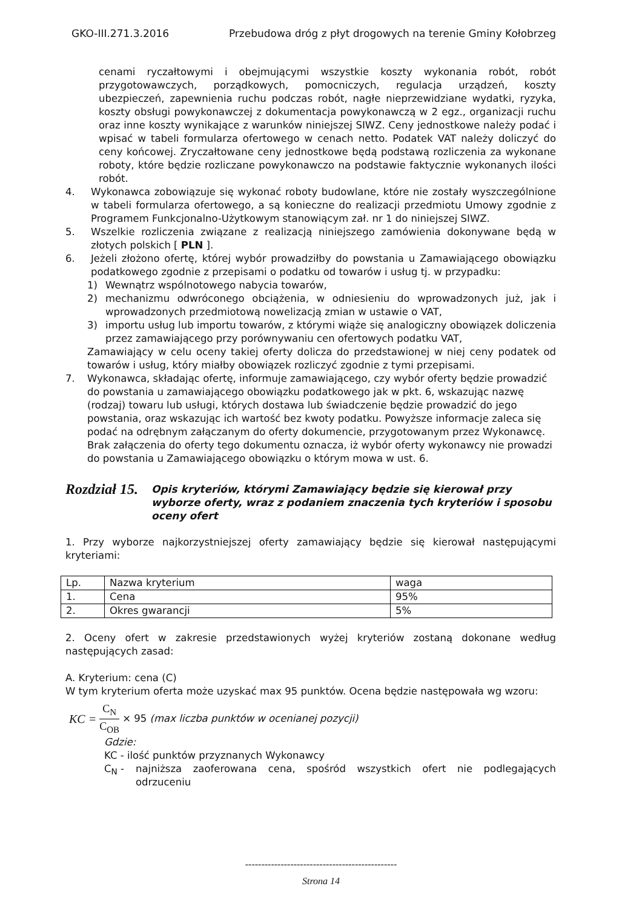GKO-III.271.3.2016 Przebudowa dróg z płyt drogowych na terenie Gminy Kołobrzeg
cenami ryczałtowymi i obejmującymi wszystkie koszty wykonania robót, robót przygotowawczych, porządkowych, pomocniczych, regulacja urządzeń, koszty ubezpieczeń, zapewnienia ruchu podczas robót, nagłe nieprzewidziane wydatki, ryzyka, koszty obsługi powykonawczej z dokumentacja powykonawczą w 2 egz., organizacji ruchu oraz inne koszty wynikające z warunków niniejszej SIWZ. Ceny jednostkowe należy podać i wpisać w tabeli formularza ofertowego w cenach netto. Podatek VAT należy doliczyć do ceny końcowej. Zryczałtowane ceny jednostkowe będą podstawą rozliczenia za wykonane roboty, które będzie rozliczane powykonawczo na podstawie faktycznie wykonanych ilości robót.
4. Wykonawca zobowiązuje się wykonać roboty budowlane, które nie zostały wyszczególnione w tabeli formularza ofertowego, a są konieczne do realizacji przedmiotu Umowy zgodnie z Programem Funkcjonalno-Użytkowym stanowiącym zał. nr 1 do niniejszej SIWZ.
5. Wszelkie rozliczenia związane z realizacją niniejszego zamówienia dokonywane będą w złotych polskich [ PLN ].
6. Jeżeli złożono ofertę, której wybór prowadziłby do powstania u Zamawiającego obowiązku podatkowego zgodnie z przepisami o podatku od towarów i usług tj. w przypadku:
1) Wewnątrz wspólnotowego nabycia towarów,
2) mechanizmu odwróconego obciążenia, w odniesieniu do wprowadzonych już, jak i wprowadzonych przedmiotową nowelizacją zmian w ustawie o VAT,
3) importu usług lub importu towarów, z którymi wiąże się analogiczny obowiązek doliczenia przez zamawiającego przy porównywaniu cen ofertowych podatku VAT,
Zamawiający w celu oceny takiej oferty dolicza do przedstawionej w niej ceny podatek od towarów i usług, który miałby obowiązek rozliczyć zgodnie z tymi przepisami.
7. Wykonawca, składając ofertę, informuje zamawiającego, czy wybór oferty będzie prowadzić do powstania u zamawiającego obowiązku podatkowego jak w pkt. 6, wskazując nazwę (rodzaj) towaru lub usługi, których dostawa lub świadczenie będzie prowadzić do jego powstania, oraz wskazując ich wartość bez kwoty podatku. Powyższe informacje zaleca się podać na odrębnym załączanym do oferty dokumencie, przygotowanym przez Wykonawcę. Brak załączenia do oferty tego dokumentu oznacza, iż wybór oferty wykonawcy nie prowadzi do powstania u Zamawiającego obowiązku o którym mowa w ust. 6.
Rozdział 15. Opis kryteriów, którymi Zamawiający będzie się kierował przy wyborze oferty, wraz z podaniem znaczenia tych kryteriów i sposobu oceny ofert
1. Przy wyborze najkorzystniejszej oferty zamawiający będzie się kierował następującymi kryteriami:
| Lp. | Nazwa kryterium | waga |
| 1. | Cena | 95% |
| 2. | Okres gwarancji | 5% |
2. Oceny ofert w zakresie przedstawionych wyżej kryteriów zostaną dokonane według następujących zasad:
A. Kryterium: cena (C)
W tym kryterium oferta może uzyskać max 95 punktów. Ocena będzie następowała wg wzoru:
KC = C<sub>N</sub> C<sub>OB</sub> × 95 (max liczba punktów w ocenianej pozycji)
Gdzie:
KC - ilość punktów przyznanych Wykonawcy
C<sub>N</sub> - najniższa zaoferowana cena, spośród wszystkich ofert nie podlegających odrzuceniu
-----------------------------------------------
Strona 14